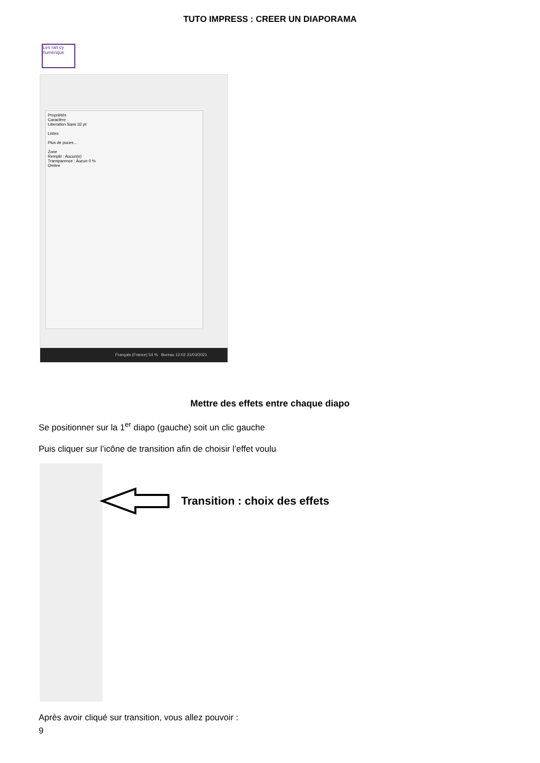TUTO IMPRESS : CREER UN DIAPORAMA
Les ran cy numérique
Propriétés
Caractère
Liberation Sans 32 pt
Listes
Plus de puces…
Zone
Remplir : Aucun(e)
Transparence : Aucun 0 %
Ombre
Français (France) 54 % Bureau 12:02 31/03/2021
Mettre des effets entre chaque diapo
Se positionner sur la 1<sup>er</sup> diapo (gauche) soit un clic gauche
Puis cliquer sur l’icône de transition afin de choisir l’effet voulu
Transition : choix des effets
Après avoir cliqué sur transition, vous allez pouvoir :
9